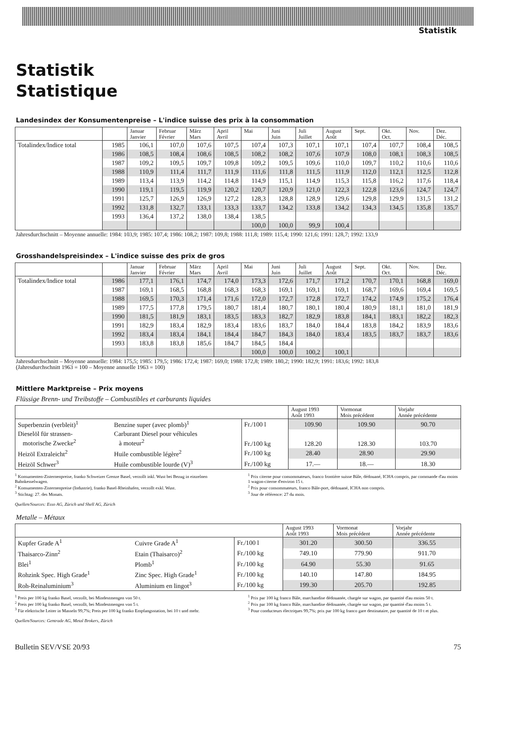Statistik
Statistik
Statistique
Landesindex der Konsumentenpreise – L'indice suisse des prix à la consommation
| | | Januar Janvier | Februar Février | März Mars | April Avril | Mai | Juni Juin | Juli Juillet | August Août | Sept. | Okt. Oct. | Nov. | Dez. Déc. |
| --- | --- | --- | --- | --- | --- | --- | --- | --- | --- | --- | --- | --- | --- |
| Totalindex/Indice total | 1985 | 106,1 | 107,0 | 107,6 | 107,5 | 107,4 | 107,3 | 107,1 | 107,1 | 107,4 | 107,7 | 108,4 | 108,5 |
| | 1986 | 108,5 | 108,4 | 108,6 | 108,5 | 108,2 | 108,2 | 107,6 | 107,9 | 108,0 | 108,1 | 108,3 | 108,5 |
| | 1987 | 109,2 | 109,5 | 109,7 | 109,8 | 109,2 | 109,5 | 109,6 | 110,0 | 109,7 | 110,2 | 110,6 | 110,6 |
| | 1988 | 110,9 | 111,4 | 111,7 | 111,9 | 111,6 | 111,8 | 111,5 | 111,9 | 112,0 | 112,1 | 112,5 | 112,8 |
| | 1989 | 113,4 | 113,9 | 114,2 | 114,8 | 114,9 | 115,1 | 114,9 | 115,3 | 115,8 | 116,2 | 117,6 | 118,4 |
| | 1990 | 119,1 | 119,5 | 119,9 | 120,2 | 120,7 | 120,9 | 121,0 | 122,3 | 122,8 | 123,6 | 124,7 | 124,7 |
| | 1991 | 125,7 | 126,9 | 126,9 | 127,2 | 128,3 | 128,8 | 128,9 | 129,6 | 129,8 | 129,9 | 131,5 | 131,2 |
| | 1992 | 131,8 | 132,7 | 133,1 | 133,3 | 133,7 | 134,2 | 133,8 | 134,2 | 134,3 | 134,5 | 135,8 | 135,7 |
| | 1993 | 136,4 | 137,2 | 138,0 | 138,4 | 138,5 | | | | | | | |
| | | | | | | 100,0 | 100,0 | 99,9 | 100,4 | | | | |
Jahresdurchschnitt – Moyenne annuelle: 1984: 103,9; 1985: 107,4; 1986: 108,2; 1987: 109,8; 1988: 111,8; 1989: 115,4; 1990: 121,6; 1991: 128,7; 1992: 133,9
Grosshandelspreisindex – L'indice suisse des prix de gros
| | | Januar Janvier | Februar Février | März Mars | April Avril | Mai | Juni Juin | Juli Juillet | August Août | Sept. | Okt. Oct. | Nov. | Dez. Déc. |
| --- | --- | --- | --- | --- | --- | --- | --- | --- | --- | --- | --- | --- | --- |
| Totalindex/Indice total | 1986 | 177,1 | 176,1 | 174,7 | 174,0 | 173,3 | 172,6 | 171,7 | 171,2 | 170,7 | 170,1 | 168,8 | 169,0 |
| | 1987 | 169,1 | 168,5 | 168,8 | 168,3 | 168,3 | 169,1 | 169,1 | 169,1 | 168,7 | 169,6 | 169,4 | 169,5 |
| | 1988 | 169,5 | 170,3 | 171,4 | 171,6 | 172,0 | 172,7 | 172,8 | 172,7 | 174,2 | 174,9 | 175,2 | 176,4 |
| | 1989 | 177,5 | 177,8 | 179,5 | 180,7 | 181,4 | 180,7 | 180,1 | 180,4 | 180,9 | 181,1 | 181,0 | 181,9 |
| | 1990 | 181,5 | 181,9 | 183,1 | 183,5 | 183,3 | 182,7 | 182,9 | 183,8 | 184,1 | 183,1 | 182,2 | 182,3 |
| | 1991 | 182,9 | 183,4 | 182,9 | 183,4 | 183,6 | 183,7 | 184,0 | 184,4 | 183,8 | 184,2 | 183,9 | 183,6 |
| | 1992 | 183,4 | 183,4 | 184,1 | 184,4 | 184,7 | 184,3 | 184,0 | 183,4 | 183,5 | 183,7 | 183,7 | 183,6 |
| | 1993 | 183,8 | 183,8 | 185,6 | 184,7 | 184,5 | 184,4 | | | | | | |
| | | | | | | 100,0 | 100,0 | 100,2 | 100,1 | | | | |
Jahresdurchschnitt – Moyenne annuelle: 1984: 175,5; 1985: 179,5; 1986: 172,4; 1987: 169,0; 1988: 172,8; 1989: 180,2; 1990: 182,9; 1991: 183,6; 1992: 183,8
(Jahresdurchschnitt 1963 = 100 – Moyenne annuelle 1963 = 100)
Mittlere Marktpreise – Prix moyens
Flüssige Brenn- und Treibstoffe – Combustibles et carburants liquides
| | | | August 1993 Août 1993 | Vormonat Mois précédent | Vorjahr Année précédente |
| --- | --- | --- | --- | --- | --- |
| Superbenzin (verbleit)<sup>1</sup> | Benzine super (avec plomb)<sup>1</sup> | Fr./100 l | 109.90 | 109.90 | 90.70 |
| Dieselöl für strassen- motorische Zwecke<sup>2</sup> | Carburant Diesel pour véhicules à moteur<sup>2</sup> | Fr./100 kg | 128.20 | 128.30 | 103.70 |
| Heizöl Extraleicht<sup>2</sup> | Huile combustible légère<sup>2</sup> | Fr./100 kg | 28.40 | 28.90 | 29.90 |
| Heizöl Schwer<sup>3</sup> | Huile combustible lourde (V)<sup>3</sup> | Fr./100 kg | 17.— | 18.— | 18.30 |
<sup>1</sup> Konsumenten-Zisternenpreise, franko Schweizer Grenze Basel, verzollt inkl. Wust bei Bezug in einzelnen Bahnkesselwagen.
<sup>2</sup> Konsumenten-Zisternenpreise (Industrie), franko Basel-Rheinhafen, verzollt exkl. Wust.
<sup>3</sup> Stichtag: 27. des Monats.
Quellen/Sources: Esso AG, Zürich und Shell AG, Zürich
<sup>1</sup> Prix citerne pour consommateurs, franco frontière suisse Bâle, dédouané, ICHA compris, par commande d'au moins 1 wagon-citerne d'environ 15 t.
<sup>2</sup> Prix pour consommateurs, franco Bâle-port, dédouané, ICHA non compris.
<sup>3</sup> Jour de référence: 27 du mois.
Metalle – Métaux
| | | | August 1993 Août 1993 | Vormonat Mois précédent | Vorjahr Année précédente |
| --- | --- | --- | --- | --- | --- |
| Kupfer Grade A<sup>1</sup> | Cuivre Grade A<sup>1</sup> | Fr./100 l | 301.20 | 300.50 | 336.55 |
| Thaisarco-Zinn<sup>2</sup> | Etain (Thaisarco)<sup>2</sup> | Fr./100 kg | 749.10 | 779.90 | 911.70 |
| Blei<sup>1</sup> | Plomb<sup>1</sup> | Fr./100 kg | 64.90 | 55.30 | 91.65 |
| Rohzink Spec. High Grade<sup>1</sup> | Zinc Spec. High Grade<sup>1</sup> | Fr./100 kg | 140.10 | 147.80 | 184.95 |
| Roh-Reinaluminium<sup>3</sup> | Aluminium en lingot<sup>3</sup> | Fr./100 kg | 199.30 | 205.70 | 192.85 |
<sup>1</sup> Preis per 100 kg franko Basel, verzollt, bei Mindestmengen von 50 t.
<sup>2</sup> Preis per 100 kg franko Basel, verzollt, bei Mindestmengen von 5 t.
<sup>3</sup> Für elektrische Leiter in Masseln 99,7%; Preis per 100 kg franko Empfangsstation, bei 10 t und mehr.
Quellen/Sources: Gentrade AG, Metal Brokers, Zürich
<sup>1</sup> Prix par 100 kg franco Bâle, marchandise dédouanée, chargée sur wagon, par quantité d'au moins 50 t.
<sup>2</sup> Prix par 100 kg franco Bâle, marchandise dédouanée, chargée sur wagon, par quantité d'au moins 5 t.
<sup>3</sup> Pour conducteurs électriques 99,7%; prix par 100 kg franco gare destinataire, par quantité de 10 t et plus.
Bulletin SEV/VSE 20/93 75